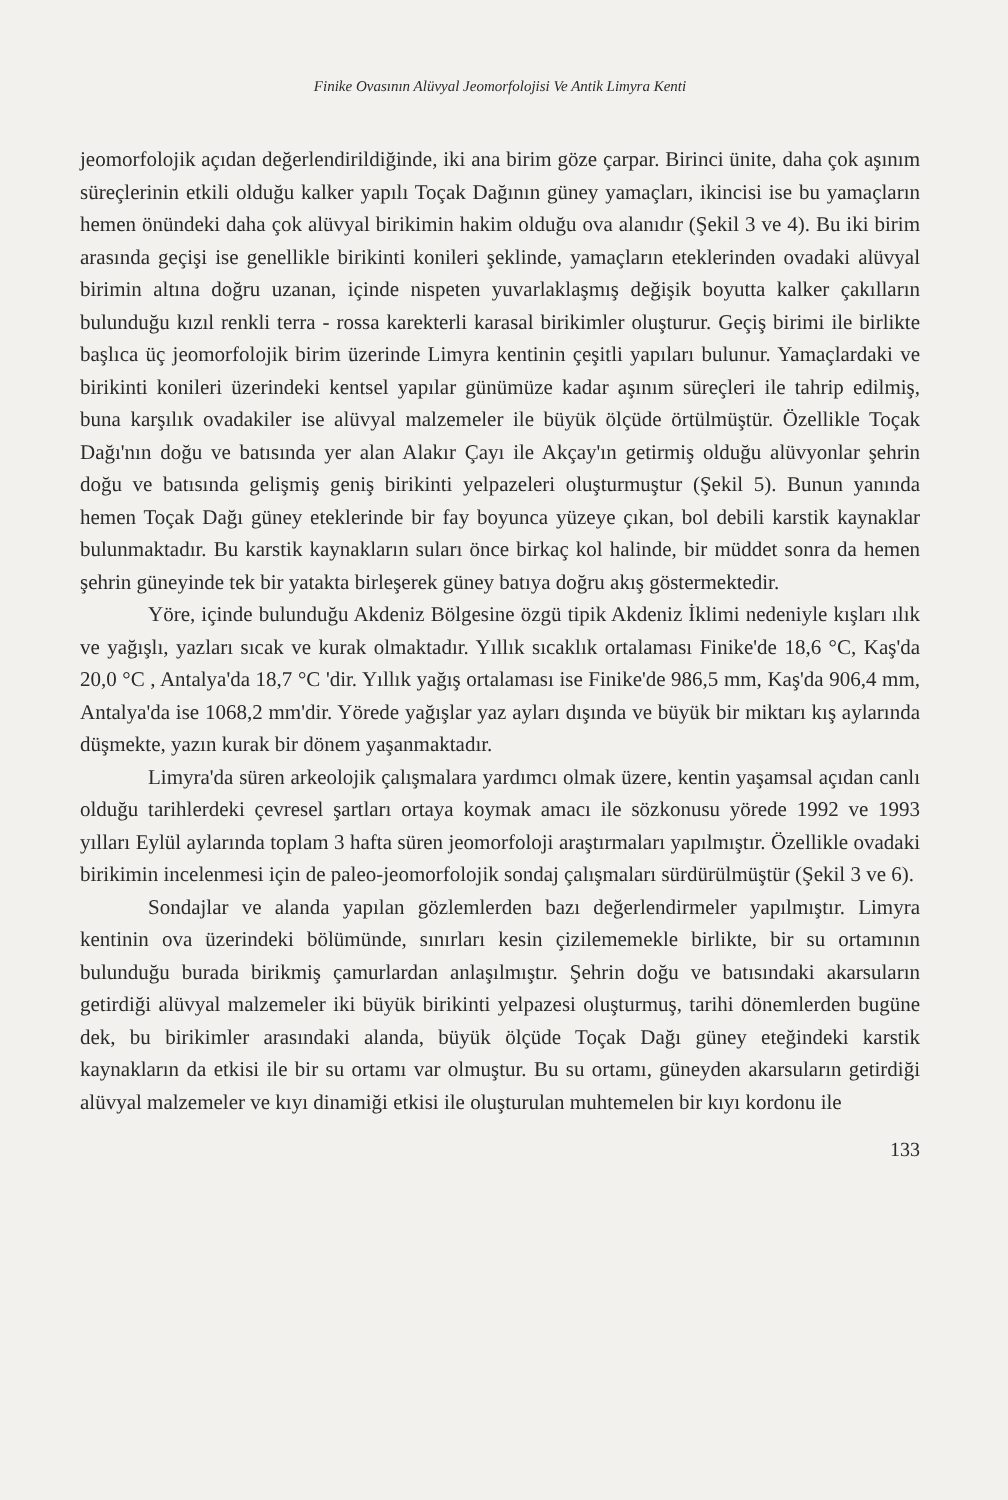Finike Ovasının Alüvyal Jeomorfolojisi Ve Antik Limyra Kenti
jeomorfolojik açıdan değerlendirildiğinde, iki ana birim göze çarpar. Birinci ünite, daha çok aşınım süreçlerinin etkili olduğu kalker yapılı Toçak Dağının güney yamaçları, ikincisi ise bu yamaçların hemen önündeki daha çok alüvyal birikimin hakim olduğu ova alanıdır (Şekil 3 ve 4). Bu iki birim arasında geçişi ise genellikle birikinti konileri şeklinde, yamaçların eteklerinden ovadaki alüvyal birimin altına doğru uzanan, içinde nispeten yuvarlaklaşmış değişik boyutta kalker çakılların bulunduğu kızıl renkli terra - rossa karekterli karasal birikimler oluşturur. Geçiş birimi ile birlikte başlıca üç jeomorfolojik birim üzerinde Limyra kentinin çeşitli yapıları bulunur. Yamaçlardaki ve birikinti konileri üzerindeki kentsel yapılar günümüze kadar aşınım süreçleri ile tahrip edilmiş, buna karşılık ovadakiler ise alüvyal malzemeler ile büyük ölçüde örtülmüştür. Özellikle Toçak Dağı'nın doğu ve batısında yer alan Alakır Çayı ile Akçay'ın getirmiş olduğu alüvyonlar şehrin doğu ve batısında gelişmiş geniş birikinti yelpazeleri oluşturmuştur (Şekil 5). Bunun yanında hemen Toçak Dağı güney eteklerinde bir fay boyunca yüzeye çıkan, bol debili karstik kaynaklar bulunmaktadır. Bu karstik kaynakların suları önce birkaç kol halinde, bir müddet sonra da hemen şehrin güneyinde tek bir yatakta birleşerek güney batıya doğru akış göstermektedir.
Yöre, içinde bulunduğu Akdeniz Bölgesine özgü tipik Akdeniz İklimi nedeniyle kışları ılık ve yağışlı, yazları sıcak ve kurak olmaktadır. Yıllık sıcaklık ortalaması Finike'de 18,6 °C, Kaş'da 20,0 °C , Antalya'da 18,7 °C 'dir. Yıllık yağış ortalaması ise Finike'de 986,5 mm, Kaş'da 906,4 mm, Antalya'da ise 1068,2 mm'dir. Yörede yağışlar yaz ayları dışında ve büyük bir miktarı kış aylarında düşmekte, yazın kurak bir dönem yaşanmaktadır.
Limyra'da süren arkeolojik çalışmalara yardımcı olmak üzere, kentin yaşamsal açıdan canlı olduğu tarihlerdeki çevresel şartları ortaya koymak amacı ile sözkonusu yörede 1992 ve 1993 yılları Eylül aylarında toplam 3 hafta süren jeomorfoloji araştırmaları yapılmıştır. Özellikle ovadaki birikimin incelenmesi için de paleo-jeomorfolojik sondaj çalışmaları sürdürülmüştür (Şekil 3 ve 6).
Sondajlar ve alanda yapılan gözlemlerden bazı değerlendirmeler yapılmıştır. Limyra kentinin ova üzerindeki bölümünde, sınırları kesin çizilememekle birlikte, bir su ortamının bulunduğu burada birikmiş çamurlardan anlaşılmıştır. Şehrin doğu ve batısındaki akarsuların getirdiği alüvyal malzemeler iki büyük birikinti yelpazesi oluşturmuş, tarihi dönemlerden bugüne dek, bu birikimler arasındaki alanda, büyük ölçüde Toçak Dağı güney eteğindeki karstik kaynakların da etkisi ile bir su ortamı var olmuştur. Bu su ortamı, güneyden akarsuların getirdiği alüvyal malzemeler ve kıyı dinamiği etkisi ile oluşturulan muhtemelen bir kıyı kordonu ile
133